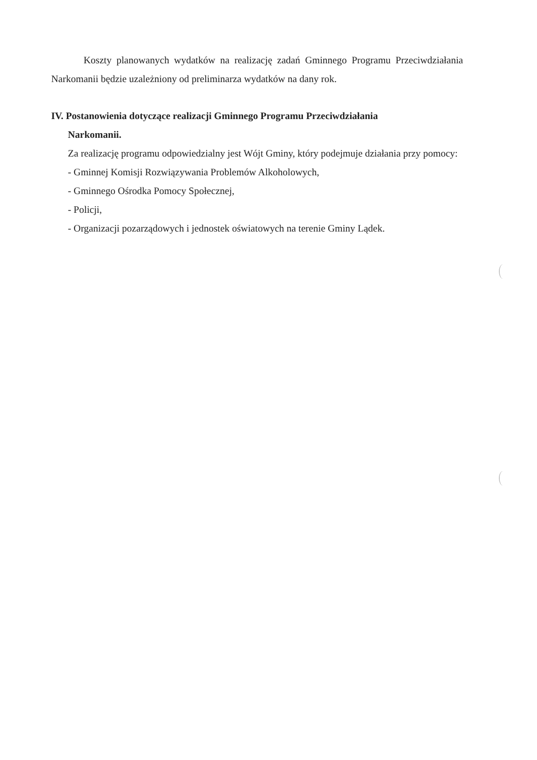Koszty planowanych wydatków na realizację zadań Gminnego Programu Przeciwdziałania Narkomanii będzie uzależniony od preliminarza wydatków na dany rok.
IV. Postanowienia dotyczące realizacji Gminnego Programu Przeciwdziałania
Narkomanii.
Za realizację programu odpowiedzialny jest Wójt Gminy, który podejmuje działania przy pomocy:
- Gminnej Komisji Rozwiązywania Problemów Alkoholowych,
- Gminnego Ośrodka Pomocy Społecznej,
- Policji,
- Organizacji pozarządowych i jednostek oświatowych na terenie Gminy Lądek.